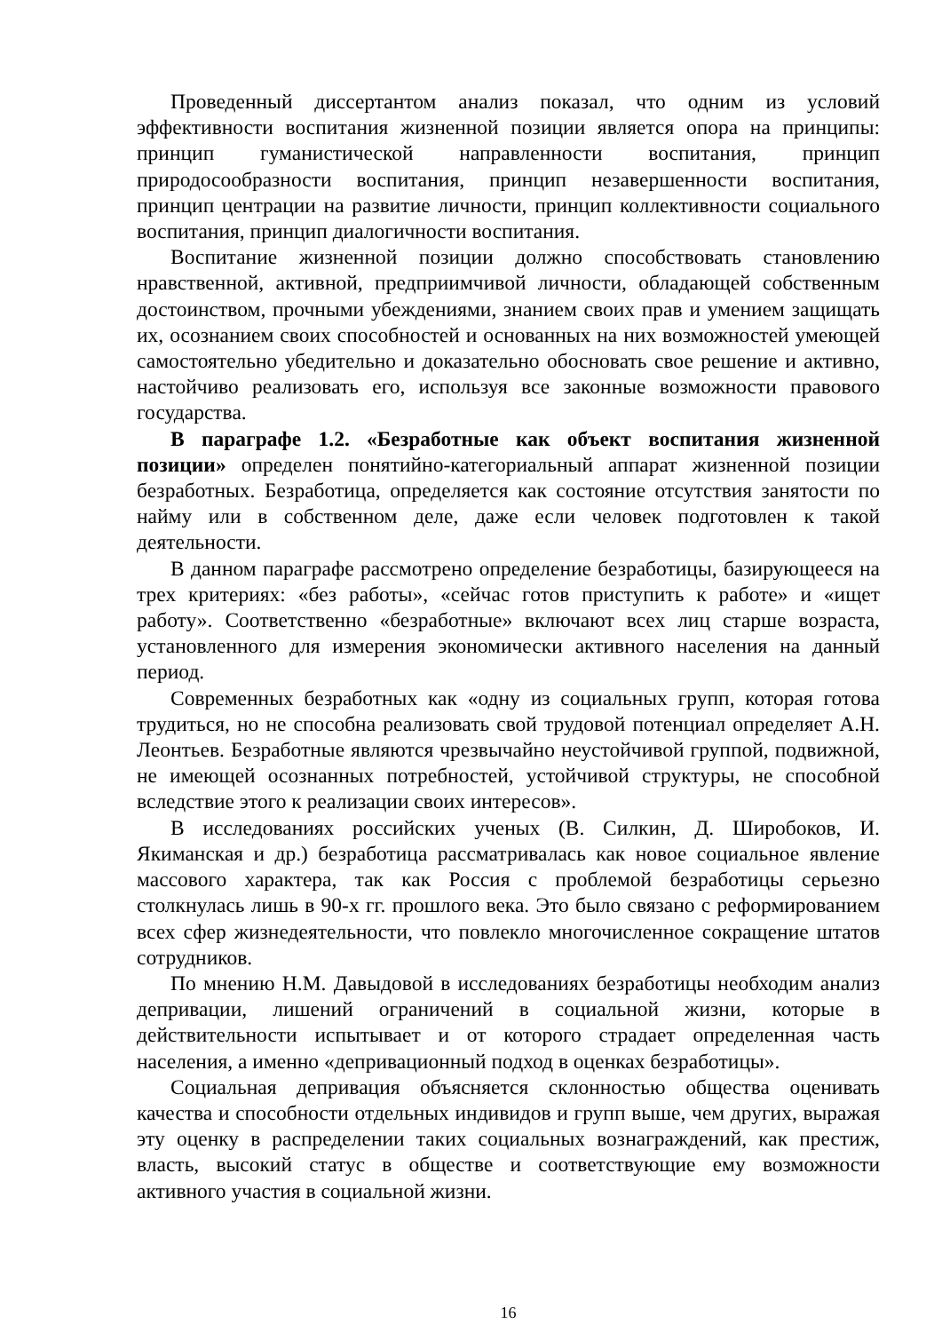Проведенный диссертантом анализ показал, что одним из условий эффективности воспитания жизненной позиции является опора на принципы: принцип гуманистической направленности воспитания, принцип природосообразности воспитания, принцип незавершенности воспитания, принцип центрации на развитие личности, принцип коллективности социального воспитания, принцип диалогичности воспитания.
Воспитание жизненной позиции должно способствовать становлению нравственной, активной, предприимчивой личности, обладающей собственным достоинством, прочными убеждениями, знанием своих прав и умением защищать их, осознанием своих способностей и основанных на них возможностей умеющей самостоятельно убедительно и доказательно обосновать свое решение и активно, настойчиво реализовать его, используя все законные возможности правового государства.
В параграфе 1.2. «Безработные как объект воспитания жизненной позиции» определен понятийно-категориальный аппарат жизненной позиции безработных. Безработица, определяется как состояние отсутствия занятости по найму или в собственном деле, даже если человек подготовлен к такой деятельности.
В данном параграфе рассмотрено определение безработицы, базирующееся на трех критериях: «без работы», «сейчас готов приступить к работе» и «ищет работу». Соответственно «безработные» включают всех лиц старше возраста, установленного для измерения экономически активного населения на данный период.
Современных безработных как «одну из социальных групп, которая готова трудиться, но не способна реализовать свой трудовой потенциал определяет А.Н. Леонтьев. Безработные являются чрезвычайно неустойчивой группой, подвижной, не имеющей осознанных потребностей, устойчивой структуры, не способной вследствие этого к реализации своих интересов».
В исследованиях российских ученых (В. Силкин, Д. Широбоков, И. Якиманская и др.) безработица рассматривалась как новое социальное явление массового характера, так как Россия с проблемой безработицы серьезно столкнулась лишь в 90-х гг. прошлого века. Это было связано с реформированием всех сфер жизнедеятельности, что повлекло многочисленное сокращение штатов сотрудников.
По мнению Н.М. Давыдовой в исследованиях безработицы необходим анализ депривации, лишений ограничений в социальной жизни, которые в действительности испытывает и от которого страдает определенная часть населения, а именно «депривационный подход в оценках безработицы».
Социальная депривация объясняется склонностью общества оценивать качества и способности отдельных индивидов и групп выше, чем других, выражая эту оценку в распределении таких социальных вознаграждений, как престиж, власть, высокий статус в обществе и соответствующие ему возможности активного участия в социальной жизни.
16